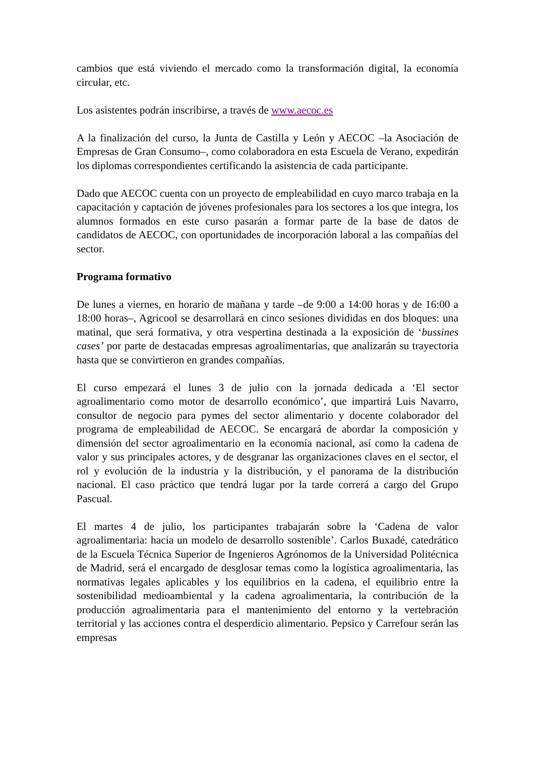cambios que está viviendo el mercado como la transformación digital, la economía circular, etc.
Los asistentes podrán inscribirse, a través de www.aecoc.es
A la finalización del curso, la Junta de Castilla y León y AECOC –la Asociación de Empresas de Gran Consumo–, como colaboradora en esta Escuela de Verano, expedirán los diplomas correspondientes certificando la asistencia de cada participante.
Dado que AECOC cuenta con un proyecto de empleabilidad en cuyo marco trabaja en la capacitación y captación de jóvenes profesionales para los sectores a los que integra, los alumnos formados en este curso pasarán a formar parte de la base de datos de candidatos de AECOC, con oportunidades de incorporación laboral a las compañías del sector.
Programa formativo
De lunes a viernes, en horario de mañana y tarde –de 9:00 a 14:00 horas y de 16:00 a 18:00 horas–, Agricool se desarrollará en cinco sesiones divididas en dos bloques: una matinal, que será formativa, y otra vespertina destinada a la exposición de ‘bussines cases’ por parte de destacadas empresas agroalimentarias, que analizarán su trayectoria hasta que se convirtieron en grandes compañías.
El curso empezará el lunes 3 de julio con la jornada dedicada a ‘El sector agroalimentario como motor de desarrollo económico’, que impartirá Luis Navarro, consultor de negocio para pymes del sector alimentario y docente colaborador del programa de empleabilidad de AECOC. Se encargará de abordar la composición y dimensión del sector agroalimentario en la economía nacional, así como la cadena de valor y sus principales actores, y de desgranar las organizaciones claves en el sector, el rol y evolución de la industria y la distribución, y el panorama de la distribución nacional. El caso práctico que tendrá lugar por la tarde correrá a cargo del Grupo Pascual.
El martes 4 de julio, los participantes trabajarán sobre la ‘Cadena de valor agroalimentaria: hacia un modelo de desarrollo sostenible’. Carlos Buxadé, catedrático de la Escuela Técnica Superior de Ingenieros Agrónomos de la Universidad Politécnica de Madrid, será el encargado de desglosar temas como la logística agroalimentaria, las normativas legales aplicables y los equilibrios en la cadena, el equilibrio entre la sostenibilidad medioambiental y la cadena agroalimentaria, la contribución de la producción agroalimentaria para el mantenimiento del entorno y la vertebración territorial y las acciones contra el desperdicio alimentario. Pepsico y Carrefour serán las empresas